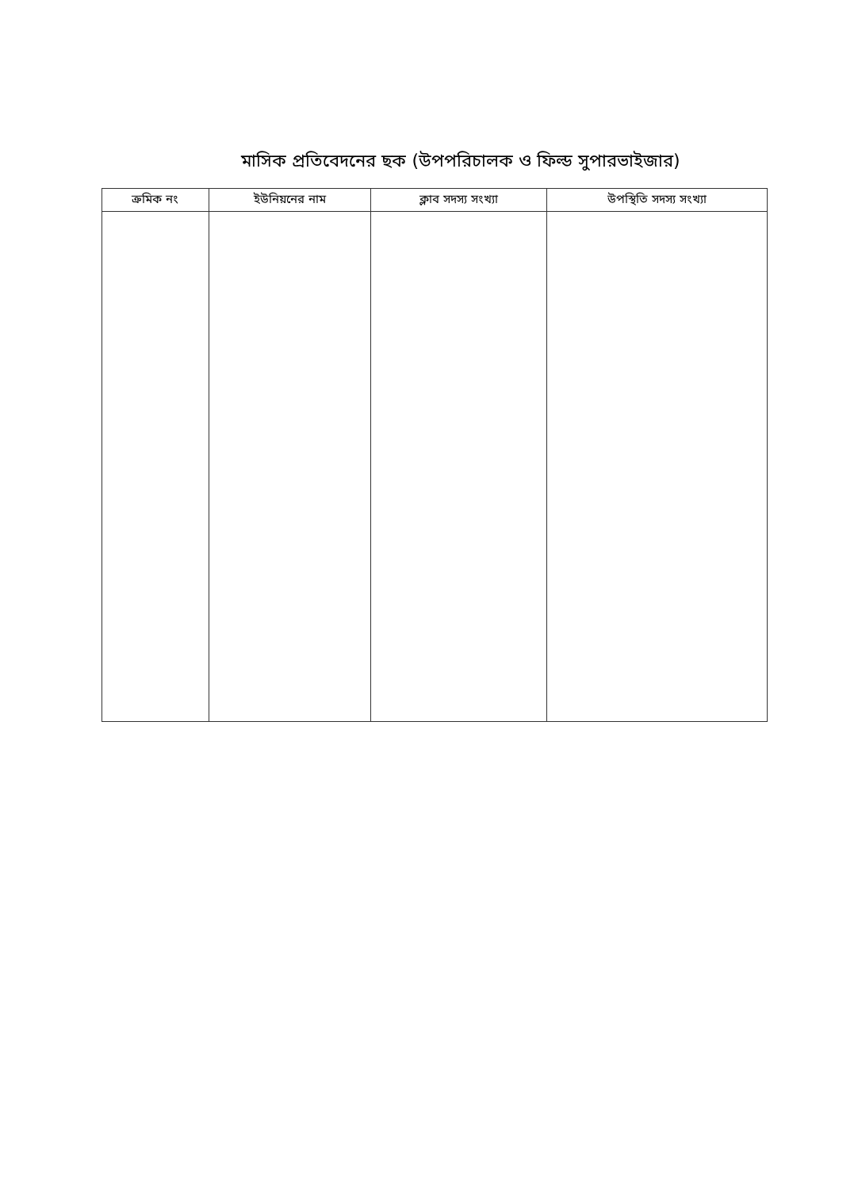মাসিক প্রতিবেদনের ছক (উপপরিচালক ও ফিল্ড সুপারভাইজার)
| ক্রমিক নং | ইউনিয়নের নাম | ক্লাব সদস্য সংখ্যা | উপস্থিতি সদস্য সংখ্যা |
| --- | --- | --- | --- |
​